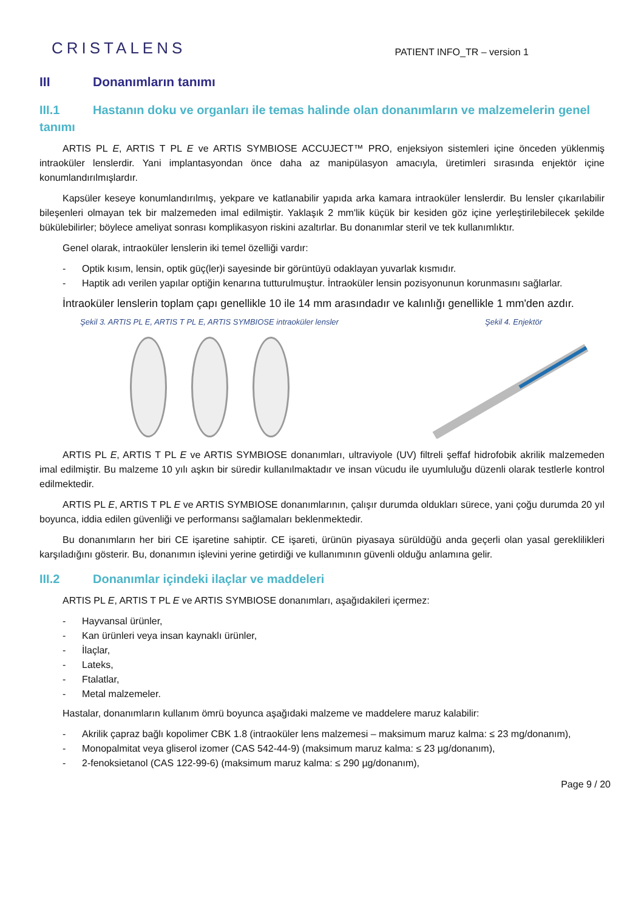CRISTALENS
PATIENT INFO_TR – version 1
III Donanımların tanımı
III.1 Hastanın doku ve organları ile temas halinde olan donanımların ve malzemelerin genel tanımı
ARTIS PL E, ARTIS T PL E ve ARTIS SYMBIOSE ACCUJECT™ PRO, enjeksiyon sistemleri içine önceden yüklenmiş intraoküler lenslerdir. Yani implantasyondan önce daha az manipülasyon amacıyla, üretimleri sırasında enjektör içine konumlandırılmışlardır.
Kapsüler keseye konumlandırılmış, yekpare ve katlanabilir yapıda arka kamara intraoküler lenslerdir. Bu lensler çıkarılabilir bileşenleri olmayan tek bir malzemeden imal edilmiştir. Yaklaşık 2 mm'lik küçük bir kesiden göz içine yerleştirilebilecek şekilde bükülebilirler; böylece ameliyat sonrası komplikasyon riskini azaltırlar. Bu donanımlar steril ve tek kullanımlıktır.
Genel olarak, intraoküler lenslerin iki temel özelliği vardır:
- Optik kısım, lensin, optik güç(ler)i sayesinde bir görüntüyü odaklayan yuvarlak kısmıdır.
- Haptik adı verilen yapılar optiğin kenarına tutturulmuştur. İntraoküler lensin pozisyonunun korunmasını sağlarlar.
İntraoküler lenslerin toplam çapı genellikle 10 ile 14 mm arasındadır ve kalınlığı genellikle 1 mm'den azdır.
Şekil 3. ARTIS PL E, ARTIS T PL E, ARTIS SYMBIOSE intraoküler lensler
Şekil 4. Enjektör
ARTIS PL E, ARTIS T PL E ve ARTIS SYMBIOSE donanımları, ultraviyole (UV) filtreli şeffaf hidrofobik akrilik malzemeden imal edilmiştir. Bu malzeme 10 yılı aşkın bir süredir kullanılmaktadır ve insan vücudu ile uyumluluğu düzenli olarak testlerle kontrol edilmektedir.
ARTIS PL E, ARTIS T PL E ve ARTIS SYMBIOSE donanımlarının, çalışır durumda oldukları sürece, yani çoğu durumda 20 yıl boyunca, iddia edilen güvenliği ve performansı sağlamaları beklenmektedir.
Bu donanımların her biri CE işaretine sahiptir. CE işareti, ürünün piyasaya sürüldüğü anda geçerli olan yasal gereklilikleri karşıladığını gösterir. Bu, donanımın işlevini yerine getirdiği ve kullanımının güvenli olduğu anlamına gelir.
III.2 Donanımlar içindeki ilaçlar ve maddeleri
ARTIS PL E, ARTIS T PL E ve ARTIS SYMBIOSE donanımları, aşağıdakileri içermez:
- Hayvansal ürünler,
- Kan ürünleri veya insan kaynaklı ürünler,
- İlaçlar,
- Lateks,
- Ftalatlar,
- Metal malzemeler.
Hastalar, donanımların kullanım ömrü boyunca aşağıdaki malzeme ve maddelere maruz kalabilir:
- Akrilik çapraz bağlı kopolimer CBK 1.8 (intraoküler lens malzemesi – maksimum maruz kalma: ≤ 23 mg/donanım),
- Monopalmitat veya gliserol izomer (CAS 542-44-9) (maksimum maruz kalma: ≤ 23 µg/donanım),
- 2-fenoksietanol (CAS 122-99-6) (maksimum maruz kalma: ≤ 290 µg/donanım),
Page 9 / 20